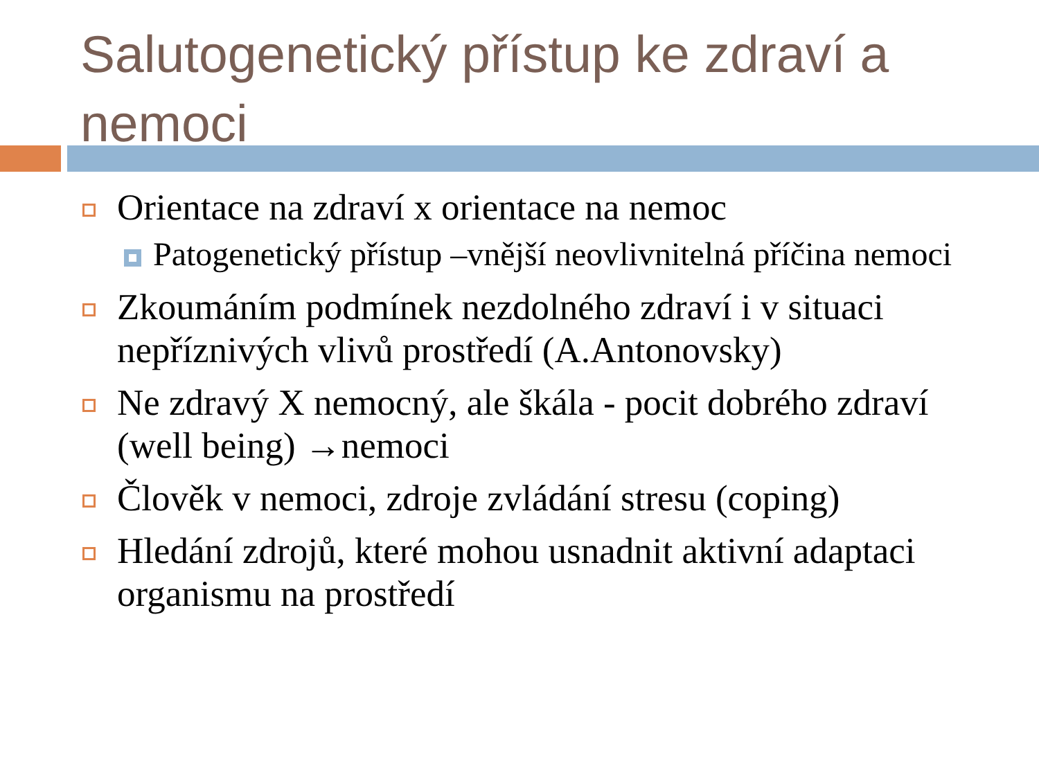Salutogenetický přístup ke zdraví a nemoci
Orientace na zdraví x orientace na nemoc
Patogenetický přístup –vnější neovlivnitelná příčina nemoci
Zkoumáním podmínek nezdolného zdraví i v situaci nepříznivých vlivů prostředí (A.Antonovsky)
Ne zdravý X nemocný, ale škála - pocit dobrého zdraví (well being) →nemoci
Člověk v nemoci, zdroje zvládání stresu (coping)
Hledání zdrojů, které mohou usnadnit aktivní adaptaci organismu na prostředí